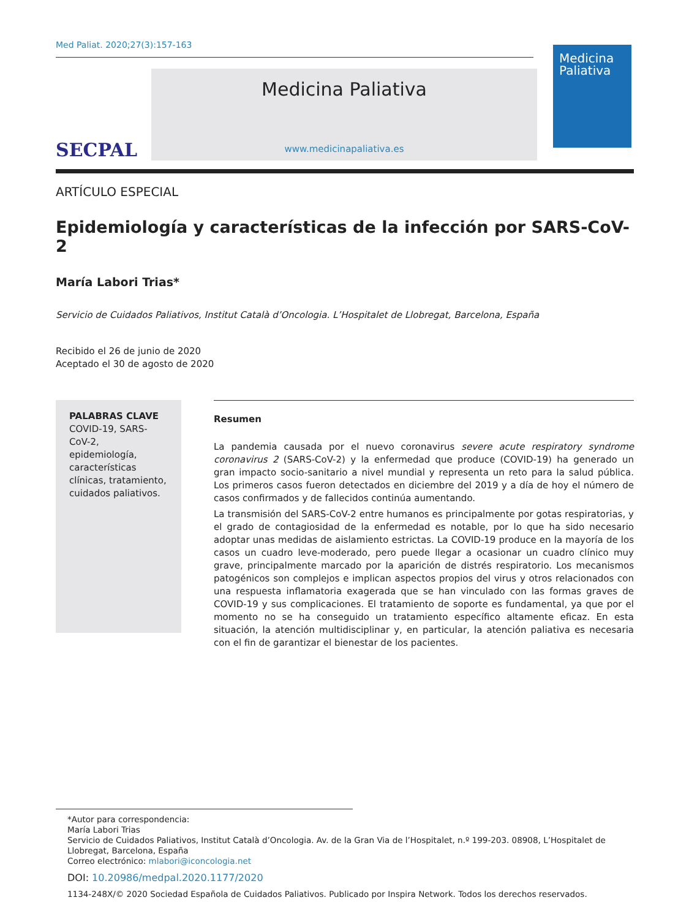Med Paliat. 2020;27(3):157-163
SECPAL
Medicina Paliativa
www.medicinapaliativa.es
Medicina
Paliativa
ARTÍCULO ESPECIAL
Epidemiología y características de la infección por SARS-CoV-2
María Labori Trias*
Servicio de Cuidados Paliativos, Institut Català d’Oncologia. L’Hospitalet de Llobregat, Barcelona, España
Recibido el 26 de junio de 2020
Aceptado el 30 de agosto de 2020
PALABRAS CLAVE
COVID-19, SARS-CoV-2, epidemiología, características clínicas, tratamiento, cuidados paliativos.
Resumen
La pandemia causada por el nuevo coronavirus severe acute respiratory syndrome coronavirus 2 (SARS-CoV-2) y la enfermedad que produce (COVID-19) ha generado un gran impacto socio-sanitario a nivel mundial y representa un reto para la salud pública. Los primeros casos fueron detectados en diciembre del 2019 y a día de hoy el número de casos confirmados y de fallecidos continúa aumentando.
La transmisión del SARS-CoV-2 entre humanos es principalmente por gotas respiratorias, y el grado de contagiosidad de la enfermedad es notable, por lo que ha sido necesario adoptar unas medidas de aislamiento estrictas. La COVID-19 produce en la mayoría de los casos un cuadro leve-moderado, pero puede llegar a ocasionar un cuadro clínico muy grave, principalmente marcado por la aparición de distrés respiratorio. Los mecanismos patogénicos son complejos e implican aspectos propios del virus y otros relacionados con una respuesta inflamatoria exagerada que se han vinculado con las formas graves de COVID-19 y sus complicaciones. El tratamiento de soporte es fundamental, ya que por el momento no se ha conseguido un tratamiento específico altamente eficaz. En esta situación, la atención multidisciplinar y, en particular, la atención paliativa es necesaria con el fin de garantizar el bienestar de los pacientes.
*Autor para correspondencia:
María Labori Trias
Servicio de Cuidados Paliativos, Institut Català d’Oncologia. Av. de la Gran Via de l’Hospitalet, n.º 199-203. 08908, L’Hospitalet de Llobregat, Barcelona, España
Correo electrónico: mlabori@iconcologia.net
DOI: 10.20986/medpal.2020.1177/2020
1134-248X/© 2020 Sociedad Española de Cuidados Paliativos. Publicado por Inspira Network. Todos los derechos reservados.